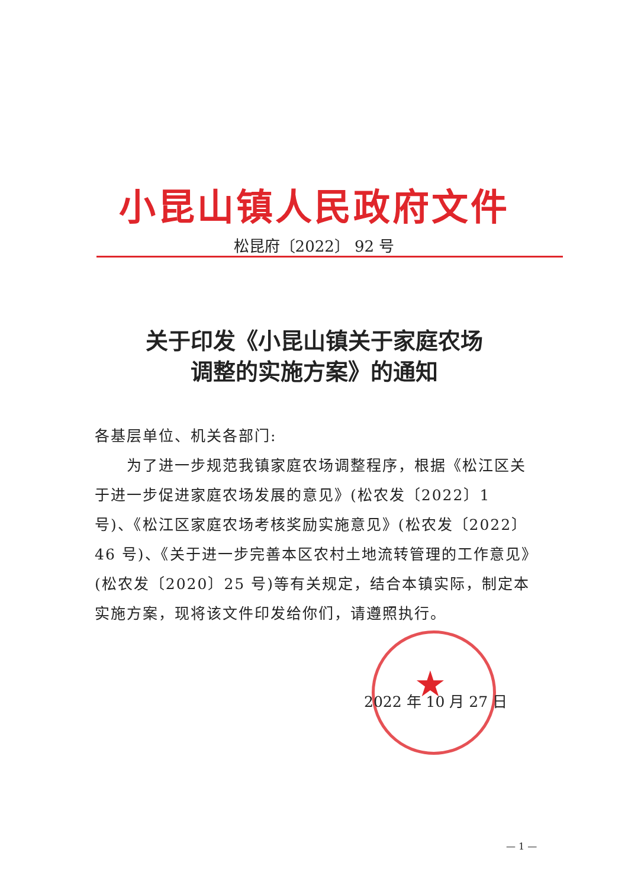★
小昆山镇人民政府文件
松昆府〔2022〕 92 号
关于印发《小昆山镇关于家庭农场
调整的实施方案》的通知
各基层单位、机关各部门:
　　为了进一步规范我镇家庭农场调整程序，根据《松江区关于进一步促进家庭农场发展的意见》(松农发〔2022〕1 号)、《松江区家庭农场考核奖励实施意见》(松农发〔2022〕46 号)、《关于进一步完善本区农村土地流转管理的工作意见》(松农发〔2020〕25 号)等有关规定，结合本镇实际，制定本实施方案，现将该文件印发给你们，请遵照执行。
2022 年 10 月 27 日
— 1 —